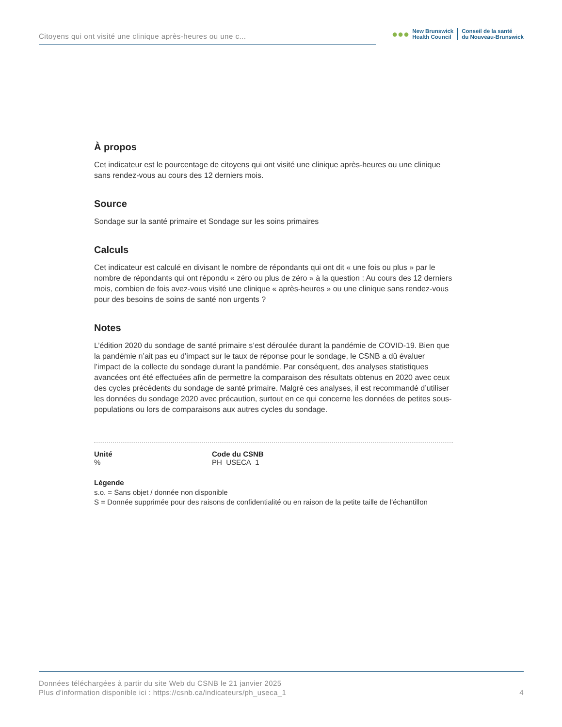Citoyens qui ont visité une clinique après-heures ou une c...
●●●
New Brunswick
Health Council
Conseil de la santé
du Nouveau-Brunswick
À propos
Cet indicateur est le pourcentage de citoyens qui ont visité une clinique après-heures ou une clinique sans rendez-vous au cours des 12 derniers mois.
Source
Sondage sur la santé primaire et Sondage sur les soins primaires
Calculs
Cet indicateur est calculé en divisant le nombre de répondants qui ont dit « une fois ou plus » par le nombre de répondants qui ont répondu « zéro ou plus de zéro » à la question : Au cours des 12 derniers mois, combien de fois avez-vous visité une clinique « après-heures » ou une clinique sans rendez-vous pour des besoins de soins de santé non urgents ?
Notes
L’édition 2020 du sondage de santé primaire s’est déroulée durant la pandémie de COVID-19. Bien que la pandémie n’ait pas eu d’impact sur le taux de réponse pour le sondage, le CSNB a dû évaluer l’impact de la collecte du sondage durant la pandémie. Par conséquent, des analyses statistiques avancées ont été effectuées afin de permettre la comparaison des résultats obtenus en 2020 avec ceux des cycles précédents du sondage de santé primaire. Malgré ces analyses, il est recommandé d’utiliser les données du sondage 2020 avec précaution, surtout en ce qui concerne les données de petites sous-populations ou lors de comparaisons aux autres cycles du sondage.
Unité
%
Code du CSNB
PH_USECA_1
Légende
s.o. = Sans objet / donnée non disponible
S = Donnée supprimée pour des raisons de confidentialité ou en raison de la petite taille de l'échantillon
Données téléchargées à partir du site Web du CSNB le 21 janvier 2025
Plus d'information disponible ici : https://csnb.ca/indicateurs/ph_useca_1
4